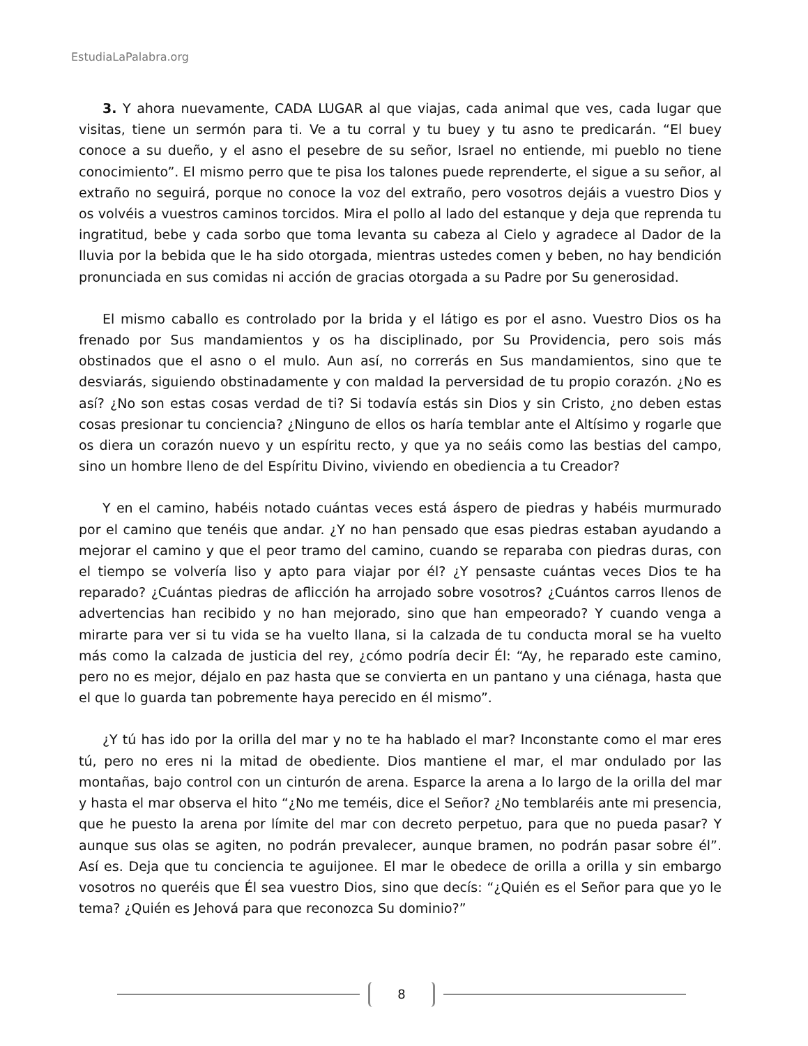EstudiaLaPalabra.org
3. Y ahora nuevamente, CADA LUGAR al que viajas, cada animal que ves, cada lugar que visitas, tiene un sermón para ti. Ve a tu corral y tu buey y tu asno te predicarán. “El buey conoce a su dueño, y el asno el pesebre de su señor, Israel no entiende, mi pueblo no tiene conocimiento”. El mismo perro que te pisa los talones puede reprenderte, el sigue a su señor, al extraño no seguirá, porque no conoce la voz del extraño, pero vosotros dejáis a vuestro Dios y os volvéis a vuestros caminos torcidos. Mira el pollo al lado del estanque y deja que reprenda tu ingratitud, bebe y cada sorbo que toma levanta su cabeza al Cielo y agradece al Dador de la lluvia por la bebida que le ha sido otorgada, mientras ustedes comen y beben, no hay bendición pronunciada en sus comidas ni acción de gracias otorgada a su Padre por Su generosidad.
El mismo caballo es controlado por la brida y el látigo es por el asno. Vuestro Dios os ha frenado por Sus mandamientos y os ha disciplinado, por Su Providencia, pero sois más obstinados que el asno o el mulo. Aun así, no correrás en Sus mandamientos, sino que te desviarás, siguiendo obstinadamente y con maldad la perversidad de tu propio corazón. ¿No es así? ¿No son estas cosas verdad de ti? Si todavía estás sin Dios y sin Cristo, ¿no deben estas cosas presionar tu conciencia? ¿Ninguno de ellos os haría temblar ante el Altísimo y rogarle que os diera un corazón nuevo y un espíritu recto, y que ya no seáis como las bestias del campo, sino un hombre lleno de del Espíritu Divino, viviendo en obediencia a tu Creador?
Y en el camino, habéis notado cuántas veces está áspero de piedras y habéis murmurado por el camino que tenéis que andar. ¿Y no han pensado que esas piedras estaban ayudando a mejorar el camino y que el peor tramo del camino, cuando se reparaba con piedras duras, con el tiempo se volvería liso y apto para viajar por él? ¿Y pensaste cuántas veces Dios te ha reparado? ¿Cuántas piedras de aflicción ha arrojado sobre vosotros? ¿Cuántos carros llenos de advertencias han recibido y no han mejorado, sino que han empeorado? Y cuando venga a mirarte para ver si tu vida se ha vuelto llana, si la calzada de tu conducta moral se ha vuelto más como la calzada de justicia del rey, ¿cómo podría decir Él: “Ay, he reparado este camino, pero no es mejor, déjalo en paz hasta que se convierta en un pantano y una ciénaga, hasta que el que lo guarda tan pobremente haya perecido en él mismo”.
¿Y tú has ido por la orilla del mar y no te ha hablado el mar? Inconstante como el mar eres tú, pero no eres ni la mitad de obediente. Dios mantiene el mar, el mar ondulado por las montañas, bajo control con un cinturón de arena. Esparce la arena a lo largo de la orilla del mar y hasta el mar observa el hito “¿No me teméis, dice el Señor? ¿No temblaréis ante mi presencia, que he puesto la arena por límite del mar con decreto perpetuo, para que no pueda pasar? Y aunque sus olas se agiten, no podrán prevalecer, aunque bramen, no podrán pasar sobre él”. Así es. Deja que tu conciencia te aguijonee. El mar le obedece de orilla a orilla y sin embargo vosotros no queréis que Él sea vuestro Dios, sino que decís: “¿Quién es el Señor para que yo le tema? ¿Quién es Jehová para que reconozca Su dominio?”
8